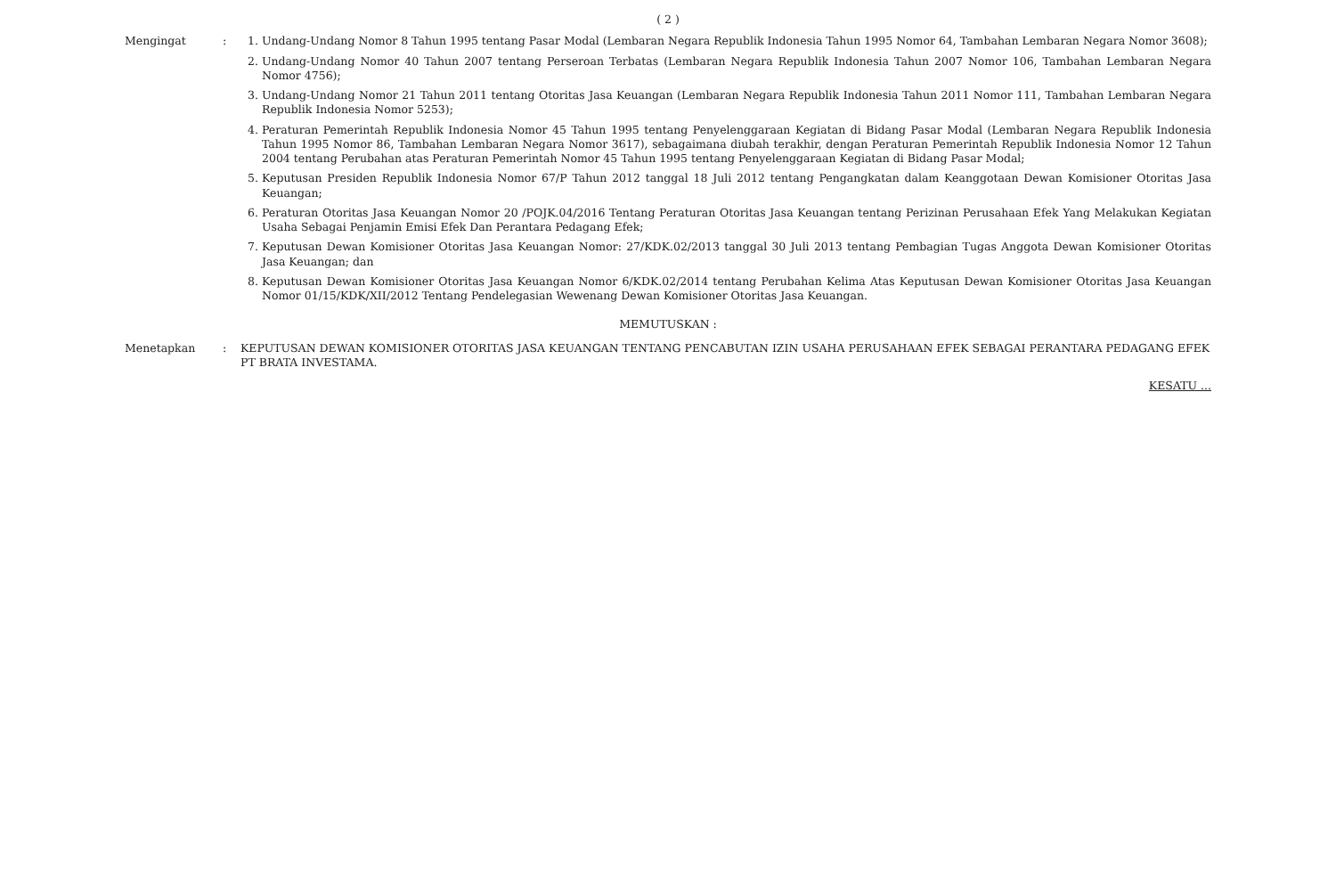( 2 )
Mengingat : 1. Undang-Undang Nomor 8 Tahun 1995 tentang Pasar Modal (Lembaran Negara Republik Indonesia Tahun 1995 Nomor 64, Tambahan Lembaran Negara Nomor 3608);
2. Undang-Undang Nomor 40 Tahun 2007 tentang Perseroan Terbatas (Lembaran Negara Republik Indonesia Tahun 2007 Nomor 106, Tambahan Lembaran Negara Nomor 4756);
3. Undang-Undang Nomor 21 Tahun 2011 tentang Otoritas Jasa Keuangan (Lembaran Negara Republik Indonesia Tahun 2011 Nomor 111, Tambahan Lembaran Negara Republik Indonesia Nomor 5253);
4. Peraturan Pemerintah Republik Indonesia Nomor 45 Tahun 1995 tentang Penyelenggaraan Kegiatan di Bidang Pasar Modal (Lembaran Negara Republik Indonesia Tahun 1995 Nomor 86, Tambahan Lembaran Negara Nomor 3617), sebagaimana diubah terakhir, dengan Peraturan Pemerintah Republik Indonesia Nomor 12 Tahun 2004 tentang Perubahan atas Peraturan Pemerintah Nomor 45 Tahun 1995 tentang Penyelenggaraan Kegiatan di Bidang Pasar Modal;
5. Keputusan Presiden Republik Indonesia Nomor 67/P Tahun 2012 tanggal 18 Juli 2012 tentang Pengangkatan dalam Keanggotaan Dewan Komisioner Otoritas Jasa Keuangan;
6. Peraturan Otoritas Jasa Keuangan Nomor 20 /POJK.04/2016 Tentang Peraturan Otoritas Jasa Keuangan tentang Perizinan Perusahaan Efek Yang Melakukan Kegiatan Usaha Sebagai Penjamin Emisi Efek Dan Perantara Pedagang Efek;
7. Keputusan Dewan Komisioner Otoritas Jasa Keuangan Nomor: 27/KDK.02/2013 tanggal 30 Juli 2013 tentang Pembagian Tugas Anggota Dewan Komisioner Otoritas Jasa Keuangan; dan
8. Keputusan Dewan Komisioner Otoritas Jasa Keuangan Nomor 6/KDK.02/2014 tentang Perubahan Kelima Atas Keputusan Dewan Komisioner Otoritas Jasa Keuangan Nomor 01/15/KDK/XII/2012 Tentang Pendelegasian Wewenang Dewan Komisioner Otoritas Jasa Keuangan.
MEMUTUSKAN :
Menetapkan : KEPUTUSAN DEWAN KOMISIONER OTORITAS JASA KEUANGAN TENTANG PENCABUTAN IZIN USAHA PERUSAHAAN EFEK SEBAGAI PERANTARA PEDAGANG EFEK PT BRATA INVESTAMA.
KESATU ...